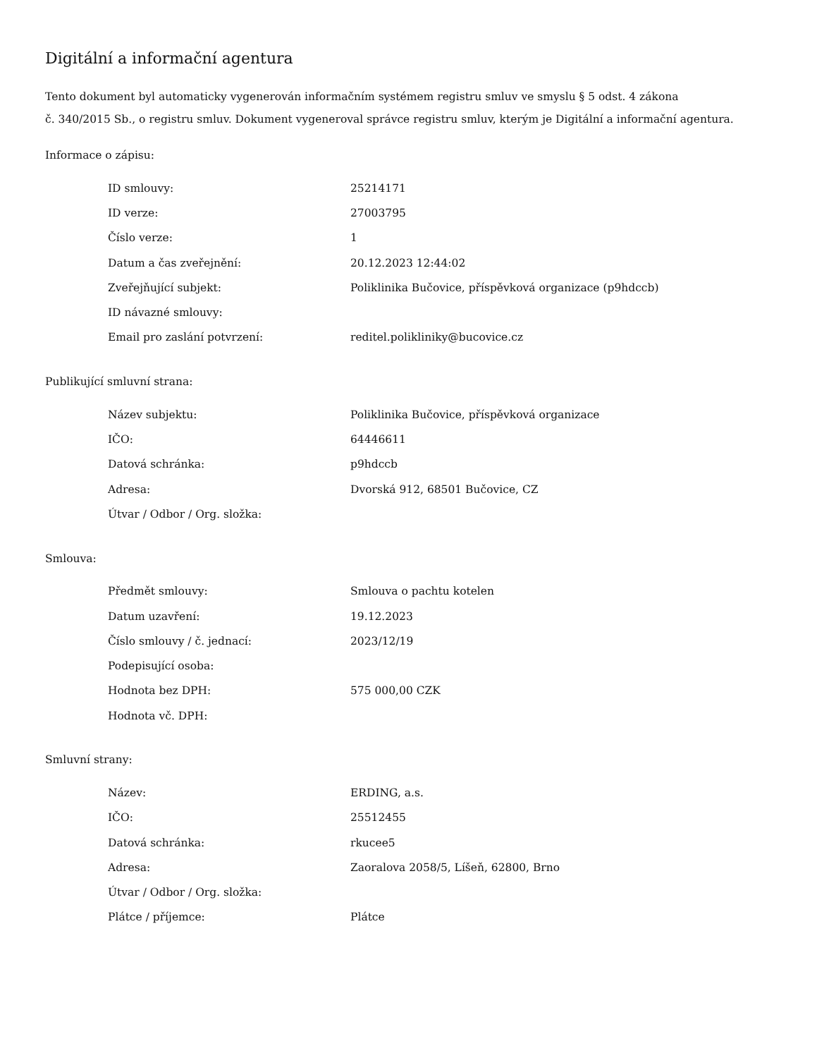Digitální a informační agentura
Tento dokument byl automaticky vygenerován informačním systémem registru smluv ve smyslu § 5 odst. 4 zákona
č. 340/2015 Sb., o registru smluv. Dokument vygeneroval správce registru smluv, kterým je Digitální a informační agentura.
Informace o zápisu:
| ID smlouvy: | 25214171 |
| ID verze: | 27003795 |
| Číslo verze: | 1 |
| Datum a čas zveřejnění: | 20.12.2023 12:44:02 |
| Zveřejňující subjekt: | Poliklinika Bučovice, příspěvková organizace (p9hdccb) |
| ID návazné smlouvy: | |
| Email pro zaslání potvrzení: | reditel.polikliniky@bucovice.cz |
Publikující smluvní strana:
| Název subjektu: | Poliklinika Bučovice, příspěvková organizace |
| IČO: | 64446611 |
| Datová schránka: | p9hdccb |
| Adresa: | Dvorská 912, 68501 Bučovice, CZ |
| Útvar / Odbor / Org. složka: | |
Smlouva:
| Předmět smlouvy: | Smlouva o pachtu kotelen |
| Datum uzavření: | 19.12.2023 |
| Číslo smlouvy / č. jednací: | 2023/12/19 |
| Podepisující osoba: | |
| Hodnota bez DPH: | 575 000,00 CZK |
| Hodnota vč. DPH: | |
Smluvní strany:
| Název: | ERDING, a.s. |
| IČO: | 25512455 |
| Datová schránka: | rkucee5 |
| Adresa: | Zaoralova 2058/5, Líšeň, 62800, Brno |
| Útvar / Odbor / Org. složka: | |
| Plátce / příjemce: | Plátce |